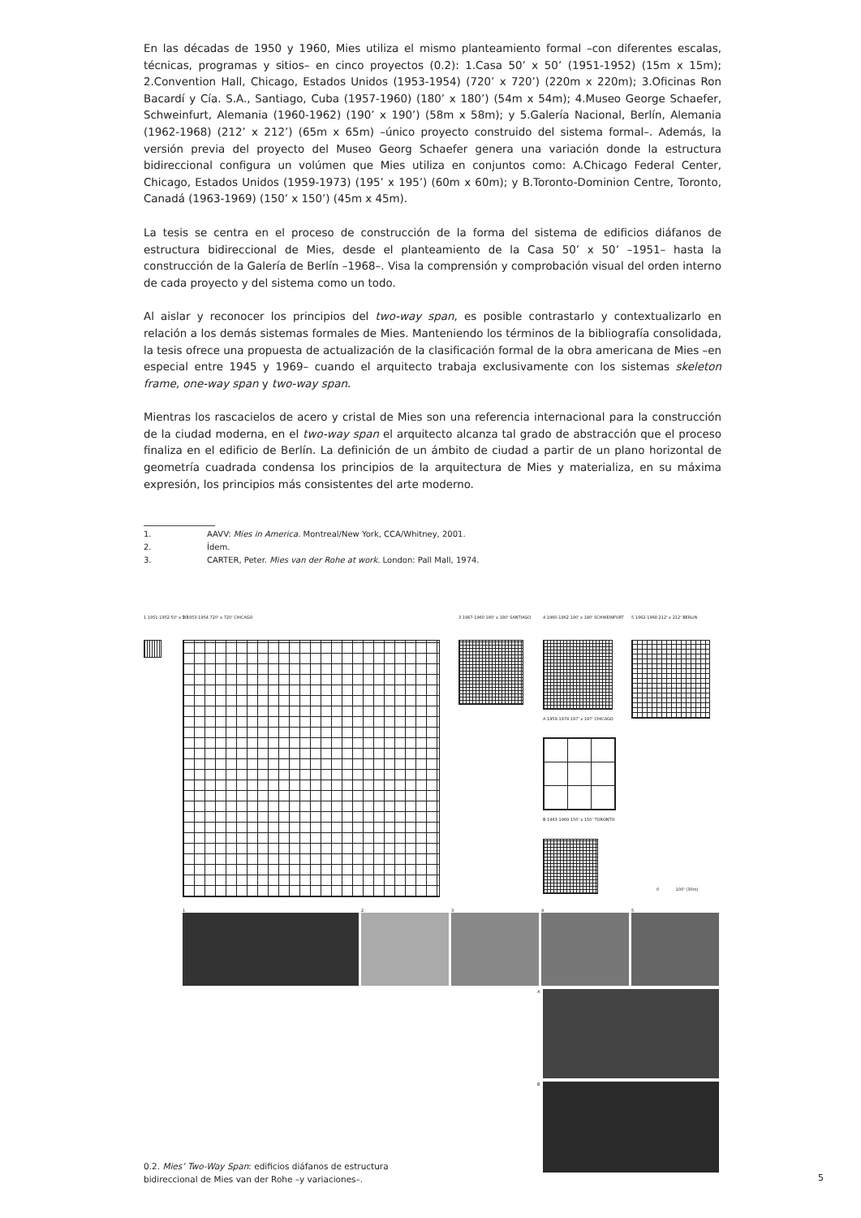En las décadas de 1950 y 1960, Mies utiliza el mismo planteamiento formal –con diferentes escalas, técnicas, programas y sitios– en cinco proyectos (0.2): 1.Casa 50’ x 50’ (1951-1952) (15m x 15m); 2.Convention Hall, Chicago, Estados Unidos (1953-1954) (720’ x 720’) (220m x 220m); 3.Oficinas Ron Bacardí y Cía. S.A., Santiago, Cuba (1957-1960) (180’ x 180’) (54m x 54m); 4.Museo George Schaefer, Schweinfurt, Alemania (1960-1962) (190’ x 190’) (58m x 58m); y 5.Galería Nacional, Berlín, Alemania (1962-1968) (212’ x 212’) (65m x 65m) –único proyecto construido del sistema formal–. Además, la versión previa del proyecto del Museo Georg Schaefer genera una variación donde la estructura bidireccional configura un volúmen que Mies utiliza en conjuntos como: A.Chicago Federal Center, Chicago, Estados Unidos (1959-1973) (195’ x 195’) (60m x 60m); y B.Toronto-Dominion Centre, Toronto, Canadá (1963-1969) (150’ x 150’) (45m x 45m).
La tesis se centra en el proceso de construcción de la forma del sistema de edificios diáfanos de estructura bidireccional de Mies, desde el planteamiento de la Casa 50’ x 50’ –1951– hasta la construcción de la Galería de Berlín –1968–. Visa la comprensión y comprobación visual del orden interno de cada proyecto y del sistema como un todo.
Al aislar y reconocer los principios del two-way span, es posible contrastarlo y contextualizarlo en relación a los demás sistemas formales de Mies. Manteniendo los términos de la bibliografía consolidada, la tesis ofrece una propuesta de actualización de la clasificación formal de la obra americana de Mies –en especial entre 1945 y 1969– cuando el arquitecto trabaja exclusivamente con los sistemas skeleton frame, one-way span y two-way span.
Mientras los rascacielos de acero y cristal de Mies son una referencia internacional para la construcción de la ciudad moderna, en el two-way span el arquitecto alcanza tal grado de abstracción que el proceso finaliza en el edificio de Berlín. La definición de un ámbito de ciudad a partir de un plano horizontal de geometría cuadrada condensa los principios de la arquitectura de Mies y materializa, en su máxima expresión, los principios más consistentes del arte moderno.
1. AAVV: Mies in America. Montreal/New York, CCA/Whitney, 2001.
2. Ídem.
3. CARTER, Peter. Mies van der Rohe at work. London: Pall Mall, 1974.
1 1951-1952 50' x 50'
2 1953-1954 720' x 720' CHICAGO
3 1967-1960 180' x 180' SANTIAGO
4 1960-1962 190' x 190' SCHWEINFURT
5 1962-1968 212' x 212' BERLIN
A 1959-1974 197' x 197' CHICAGO
B 1963-1969 150' x 150' TORONTO
0 100' (30m)
1 2 3 4 5
A
B
0.2. Mies’ Two-Way Span: edificios diáfanos de estructura
bidireccional de Mies van der Rohe –y variaciones–.
5